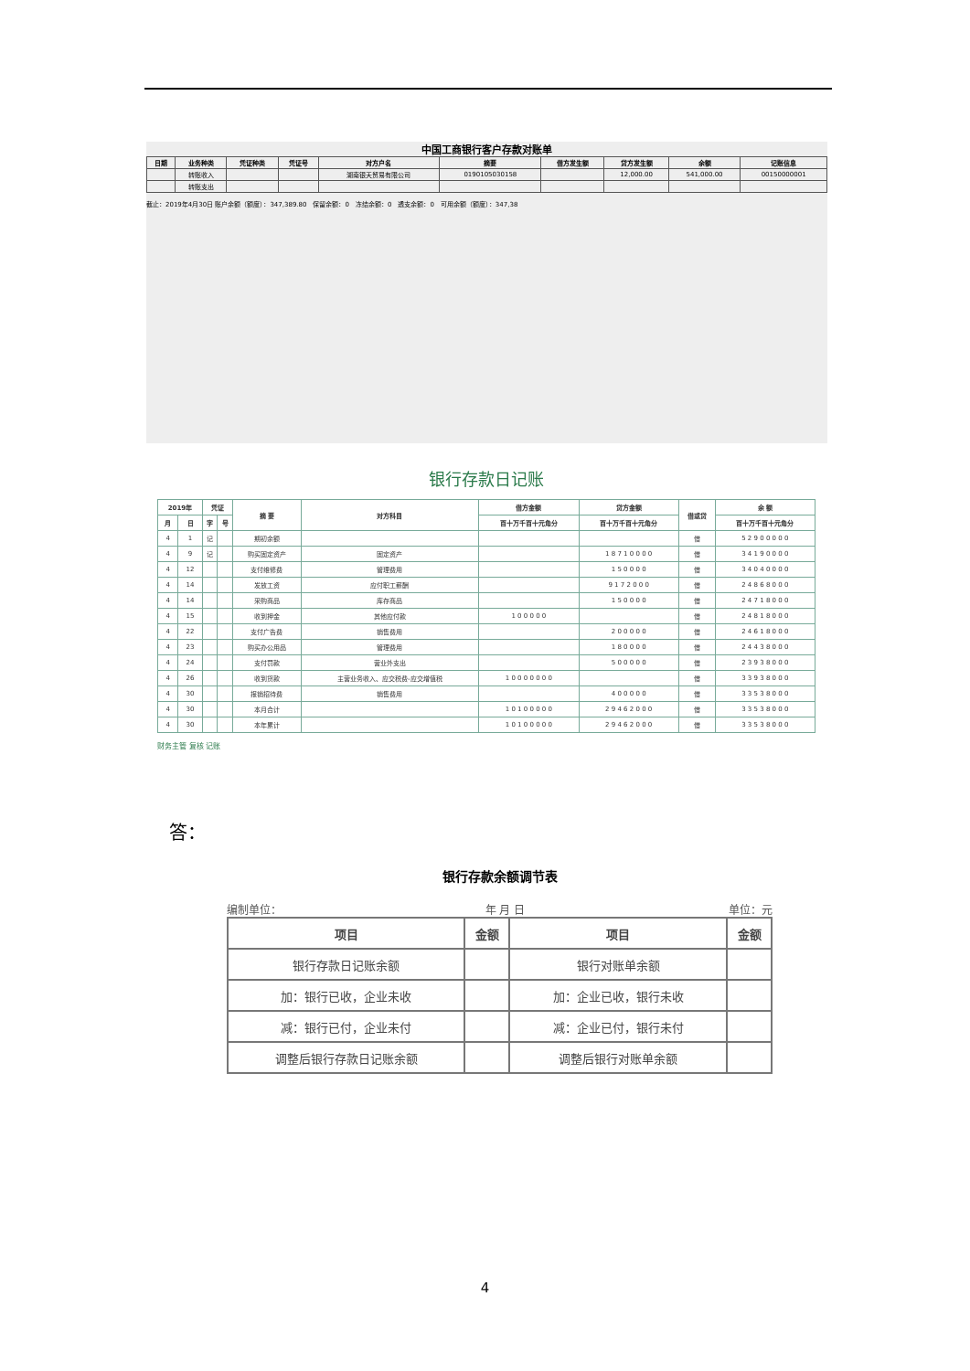中国工商银行客户存款对账单
| 日期 | 业务种类 | 凭证种类 | 凭证号 | 对方户名 | 摘要 | 借方发生额 | 贷方发生额 | 余额 | 记账信息 |
| --- | --- | --- | --- | --- | --- | --- | --- | --- | --- |
| | 转账收入 | | | 湖南银天贸易有限公司 | 0190105030158 | | 12,000.00 | 541,000.00 | 00150000001 |
| | 转账支出 | | | | | | | | |
截止：2019年4月30日 账户余额（额度）：347,389.80　保留余额：0　冻结余额：0　透支余额：0　可用余额（额度）：347,38
银行存款日记账
| 2019年 | | 凭证 | | 摘 要 | 对方科目 | 借方金额 | 贷方金额 | 借或贷 | 余 额 |
| --- | --- | --- | --- | --- | --- | --- | --- | --- | --- |
| 月 | 日 | 字 | 号 | | | 百十万千百十元角分 | 百十万千百十元角分 | | 百十万千百十元角分 |
| 4 | 1 | 记 | | 期初余额 | | | | 借 | 5 2 9 0 0 0 0 0 |
| 4 | 9 | 记 | | 购买固定资产 | 固定资产 | | 1 8 7 1 0 0 0 0 | 借 | 3 4 1 9 0 0 0 0 |
| 4 | 12 | | | 支付维修费 | 管理费用 | | 1 5 0 0 0 0 | 借 | 3 4 0 4 0 0 0 0 |
| 4 | 14 | | | 发放工资 | 应付职工薪酬 | | 9 1 7 2 0 0 0 | 借 | 2 4 8 6 8 0 0 0 |
| 4 | 14 | | | 采购商品 | 库存商品 | | 1 5 0 0 0 0 | 借 | 2 4 7 1 8 0 0 0 |
| 4 | 15 | | | 收到押金 | 其他应付款 | 1 0 0 0 0 0 | | 借 | 2 4 8 1 8 0 0 0 |
| 4 | 22 | | | 支付广告费 | 销售费用 | | 2 0 0 0 0 0 | 借 | 2 4 6 1 8 0 0 0 |
| 4 | 23 | | | 购买办公用品 | 管理费用 | | 1 8 0 0 0 0 | 借 | 2 4 4 3 8 0 0 0 |
| 4 | 24 | | | 支付罚款 | 营业外支出 | | 5 0 0 0 0 0 | 借 | 2 3 9 3 8 0 0 0 |
| 4 | 26 | | | 收到货款 | 主营业务收入、应交税费-应交增值税 | 1 0 0 0 0 0 0 0 | | 借 | 3 3 9 3 8 0 0 0 |
| 4 | 30 | | | 报销招待费 | 销售费用 | | 4 0 0 0 0 0 | 借 | 3 3 5 3 8 0 0 0 |
| 4 | 30 | | | 本月合计 | | 1 0 1 0 0 0 0 0 | 2 9 4 6 2 0 0 0 | 借 | 3 3 5 3 8 0 0 0 |
| 4 | 30 | | | 本年累计 | | 1 0 1 0 0 0 0 0 | 2 9 4 6 2 0 0 0 | 借 | 3 3 5 3 8 0 0 0 |
财务主管 复核 记账
答：
银行存款余额调节表
编制单位： 年 月 日 单位：元
| 项目 | 金额 | 项目 | 金额 |
| --- | --- | --- | --- |
| 银行存款日记账余额 | | 银行对账单余额 | |
| 加：银行已收，企业未收 | | 加：企业已收，银行未收 | |
| 减：银行已付，企业未付 | | 减：企业已付，银行未付 | |
| 调整后银行存款日记账余额 | | 调整后银行对账单余额 | |
4